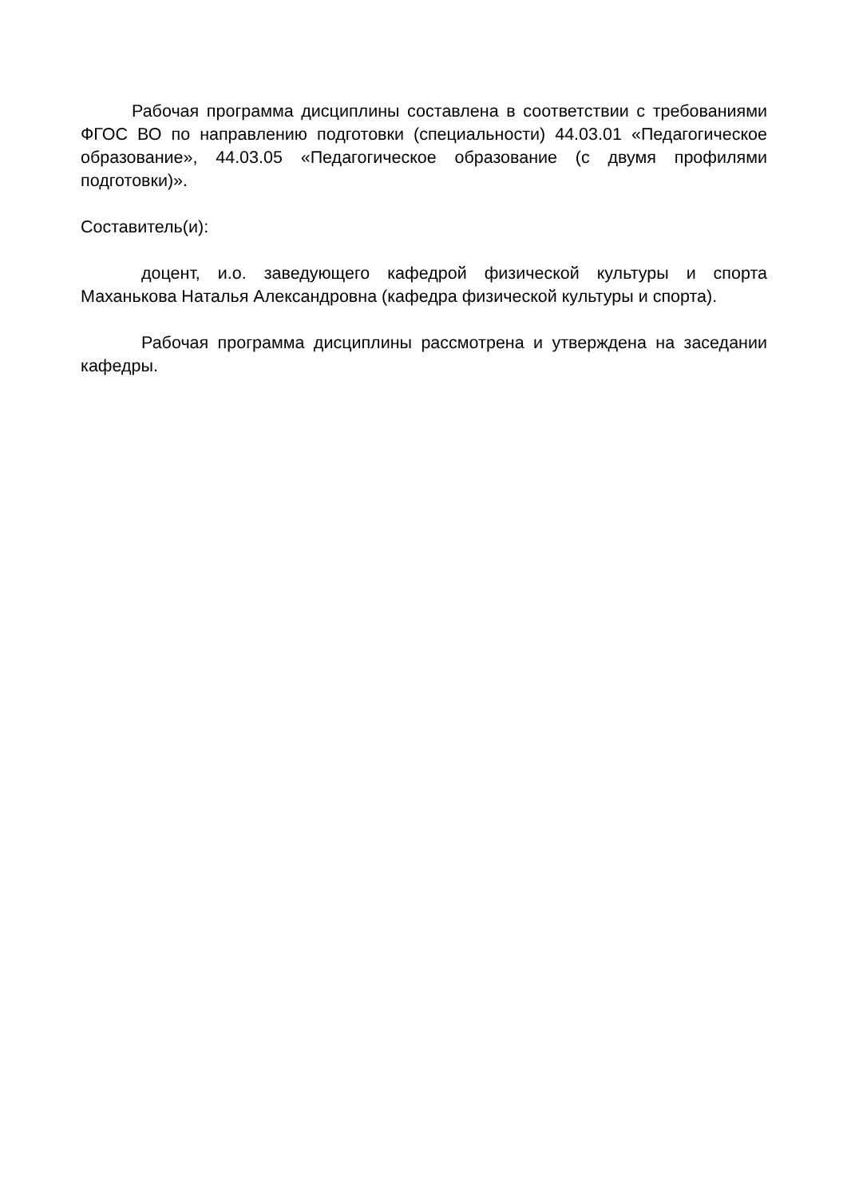Рабочая программа дисциплины составлена в соответствии с требованиями ФГОС ВО по направлению подготовки (специальности) 44.03.01 «Педагогическое образование», 44.03.05 «Педагогическое образование (с двумя профилями подготовки)».
Составитель(и):
доцент, и.о. заведующего кафедрой физической культуры и спорта Маханькова Наталья Александровна (кафедра физической культуры и спорта).
Рабочая программа дисциплины рассмотрена и утверждена на заседании кафедры.